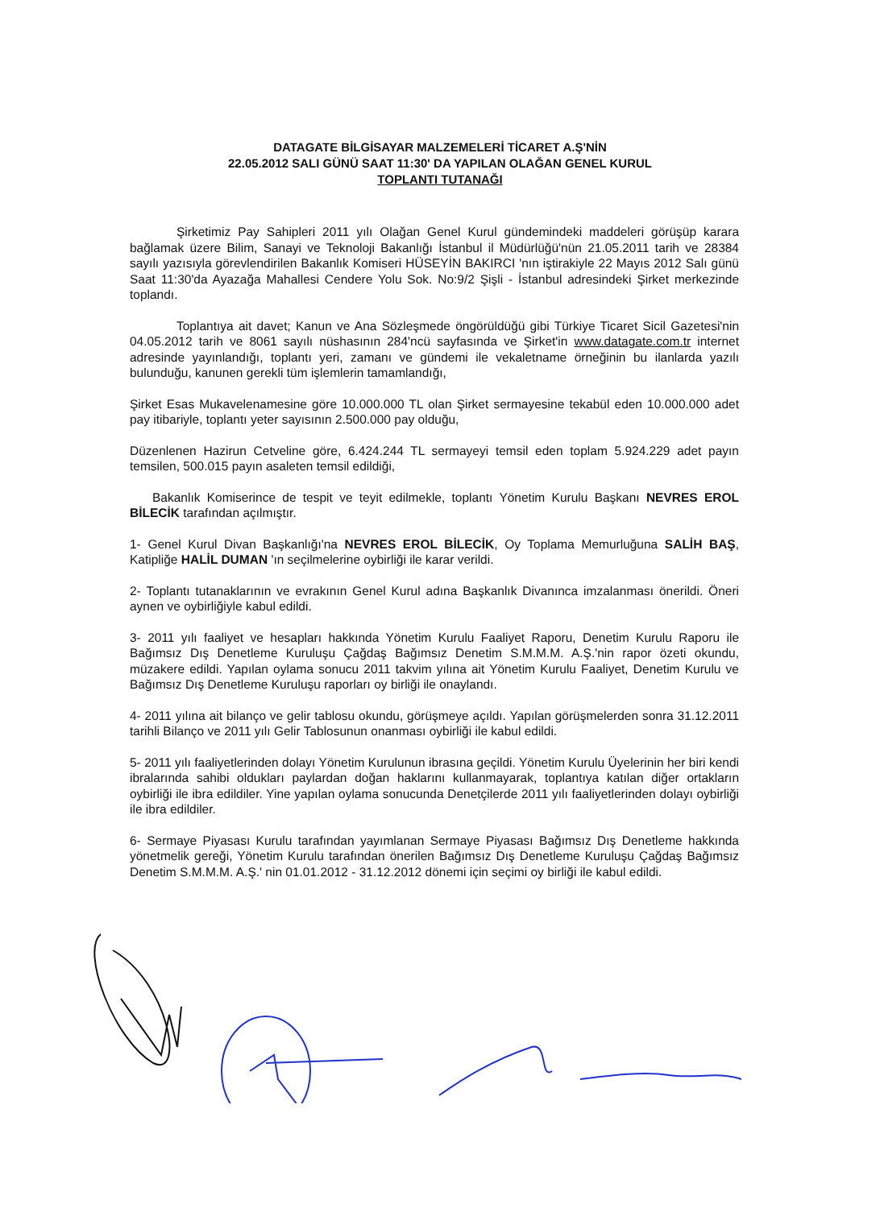DATAGATE BİLGİSAYAR MALZEMELERİ TİCARET A.Ş'NİN
22.05.2012 SALI GÜNÜ SAAT 11:30' DA YAPILAN OLAĞAN GENEL KURUL
TOPLANTI TUTANAĞI
Şirketimiz Pay Sahipleri 2011 yılı Olağan Genel Kurul gündemindeki maddeleri görüşüp karara bağlamak üzere Bilim, Sanayi ve Teknoloji Bakanlığı İstanbul il Müdürlüğü'nün 21.05.2011 tarih ve 28384 sayılı yazısıyla görevlendirilen Bakanlık Komiseri HÜSEYİN BAKIRCI 'nın iştirakiyle 22 Mayıs 2012 Salı günü Saat 11:30'da Ayazağa Mahallesi Cendere Yolu Sok. No:9/2 Şişli - İstanbul adresindeki Şirket merkezinde toplandı.
Toplantıya ait davet; Kanun ve Ana Sözleşmede öngörüldüğü gibi Türkiye Ticaret Sicil Gazetesi'nin 04.05.2012 tarih ve 8061 sayılı nüshasının 284'ncü sayfasında ve Şirket'in www.datagate.com.tr internet adresinde yayınlandığı, toplantı yeri, zamanı ve gündemi ile vekaletname örneğinin bu ilanlarda yazılı bulunduğu, kanunen gerekli tüm işlemlerin tamamlandığı,
Şirket Esas Mukavelenamesine göre 10.000.000 TL olan Şirket sermayesine tekabül eden 10.000.000 adet pay itibariyle, toplantı yeter sayısının 2.500.000 pay olduğu,
Düzenlenen Hazirun Cetveline göre, 6.424.244 TL sermayeyi temsil eden toplam 5.924.229 adet payın temsilen, 500.015 payın asaleten temsil edildiği,
Bakanlık Komiserince de tespit ve teyit edilmekle, toplantı Yönetim Kurulu Başkanı NEVRES EROL BİLECİK tarafından açılmıştır.
1- Genel Kurul Divan Başkanlığı'na NEVRES EROL BİLECİK, Oy Toplama Memurluğuna SALİH BAŞ, Katipliğe HALİL DUMAN 'ın seçilmelerine oybirliği ile karar verildi.
2- Toplantı tutanaklarının ve evrakının Genel Kurul adına Başkanlık Divanınca imzalanması önerildi. Öneri aynen ve oybirliğiyle kabul edildi.
3- 2011 yılı faaliyet ve hesapları hakkında Yönetim Kurulu Faaliyet Raporu, Denetim Kurulu Raporu ile Bağımsız Dış Denetleme Kuruluşu Çağdaş Bağımsız Denetim S.M.M.M. A.Ş.'nin rapor özeti okundu, müzakere edildi. Yapılan oylama sonucu 2011 takvim yılına ait Yönetim Kurulu Faaliyet, Denetim Kurulu ve Bağımsız Dış Denetleme Kuruluşu raporları oy birliği ile onaylandı.
4- 2011 yılına ait bilanço ve gelir tablosu okundu, görüşmeye açıldı. Yapılan görüşmelerden sonra 31.12.2011 tarihli Bilanço ve 2011 yılı Gelir Tablosunun onanması oybirliği ile kabul edildi.
5- 2011 yılı faaliyetlerinden dolayı Yönetim Kurulunun ibrasına geçildi. Yönetim Kurulu Üyelerinin her biri kendi ibralarında sahibi oldukları paylardan doğan haklarını kullanmayarak, toplantıya katılan diğer ortakların oybirliği ile ibra edildiler. Yine yapılan oylama sonucunda Denetçilerde 2011 yılı faaliyetlerinden dolayı oybirliği ile ibra edildiler.
6- Sermaye Piyasası Kurulu tarafından yayımlanan Sermaye Piyasası Bağımsız Dış Denetleme hakkında yönetmelik gereği, Yönetim Kurulu tarafından önerilen Bağımsız Dış Denetleme Kuruluşu Çağdaş Bağımsız Denetim S.M.M.M. A.Ş.' nin 01.01.2012 - 31.12.2012 dönemi için seçimi oy birliği ile kabul edildi.